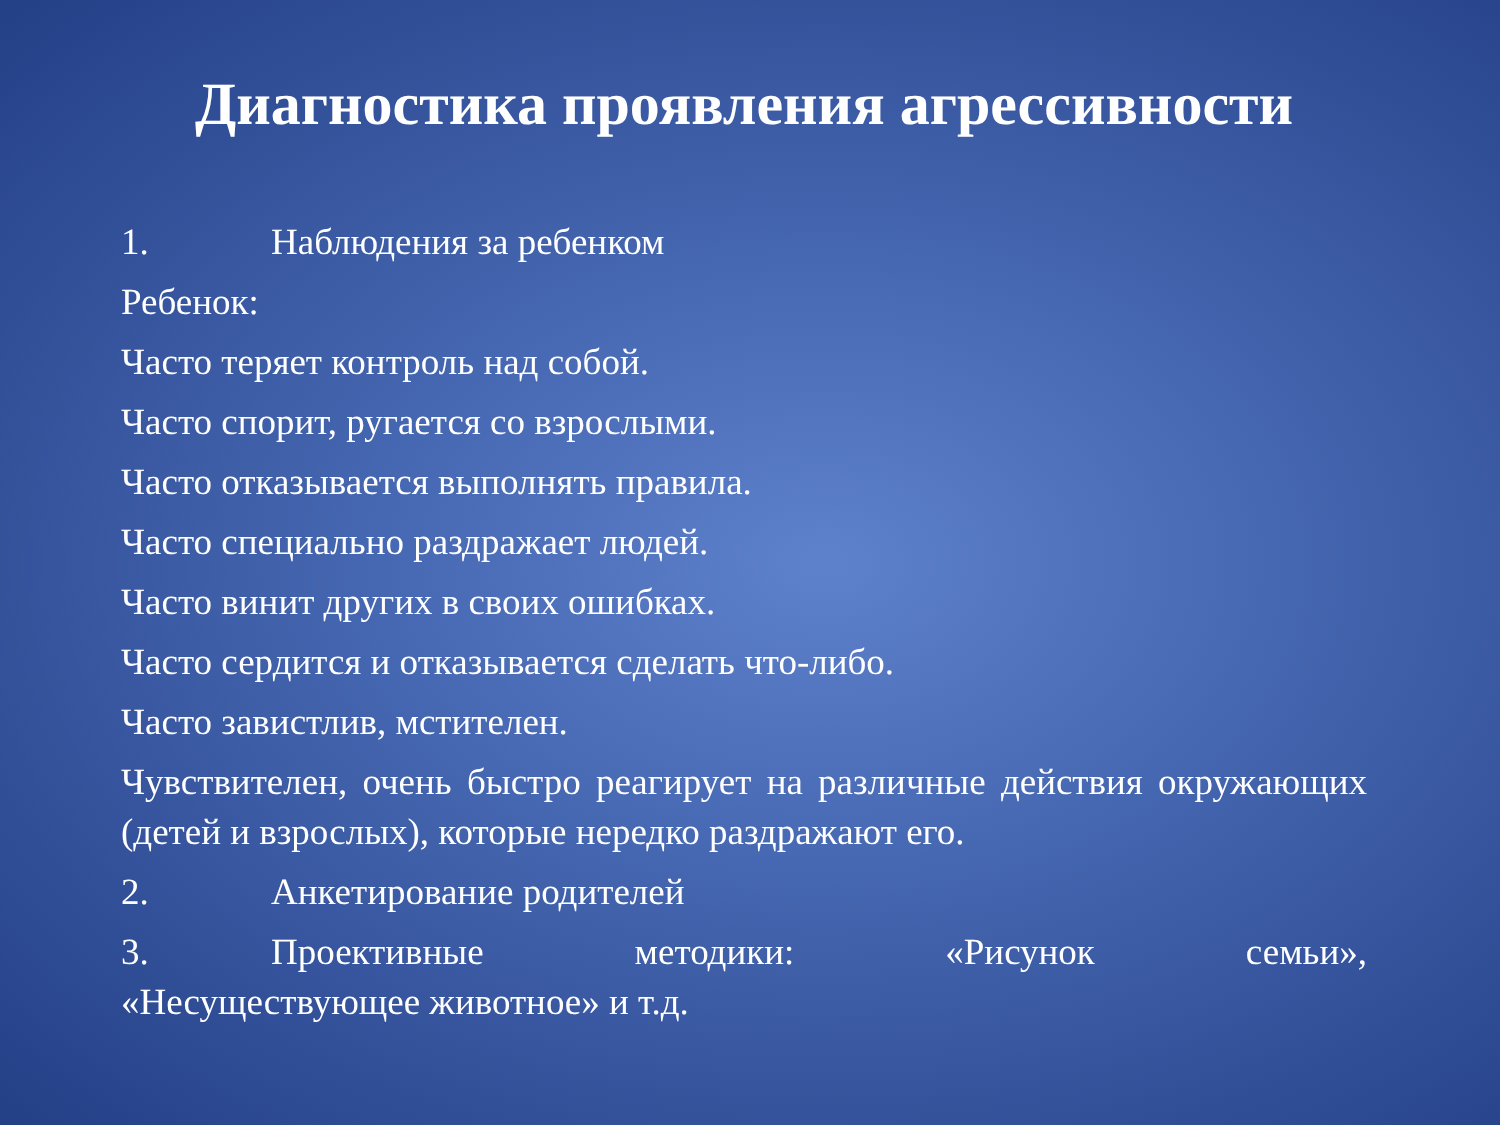Диагностика проявления агрессивности
1. Наблюдения за ребенком
Ребенок:
Часто теряет контроль над собой.
Часто спорит, ругается со взрослыми.
Часто отказывается выполнять правила.
Часто специально раздражает людей.
Часто винит других в своих ошибках.
Часто сердится и отказывается сделать что-либо.
Часто завистлив, мстителен.
Чувствителен, очень быстро реагирует на различные действия окружающих (детей и взрослых), которые нередко раздражают его.
2. Анкетирование родителей
3. Проективные методики: «Рисунок семьи», «Несуществующее животное» и т.д.